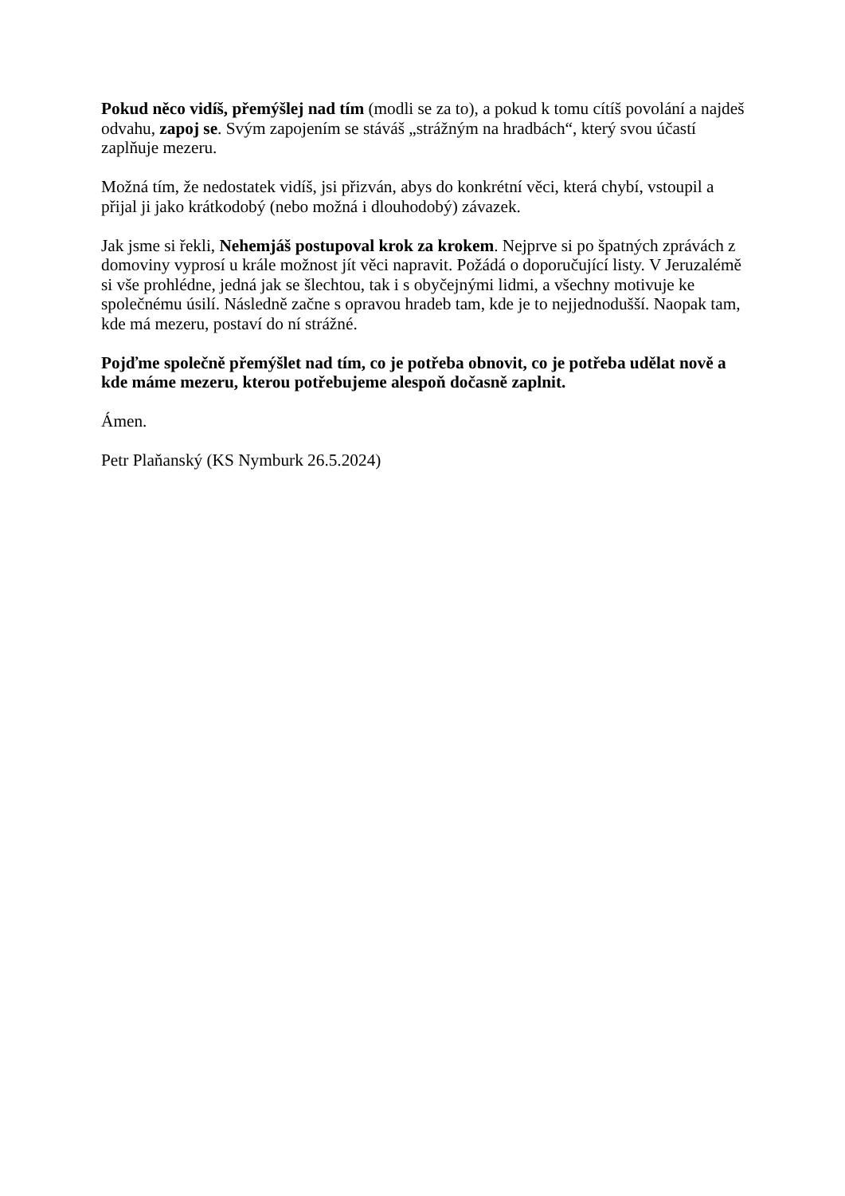Pokud něco vidíš, přemýšlej nad tím (modli se za to), a pokud k tomu cítíš povolání a najdeš odvahu, zapoj se. Svým zapojením se stáváš „strážným na hradbách“, který svou účastí zaplňuje mezeru.
Možná tím, že nedostatek vidíš, jsi přizván, abys do konkrétní věci, která chybí, vstoupil a přijal ji jako krátkodobý (nebo možná i dlouhodobý) závazek.
Jak jsme si řekli, Nehemjáš postupoval krok za krokem. Nejprve si po špatných zprávách z domoviny vyprosí u krále možnost jít věci napravit. Požádá o doporučující listy. V Jeruzalémě si vše prohlédne, jedná jak se šlechtou, tak i s obyčejnými lidmi, a všechny motivuje ke společnému úsilí. Následně začne s opravou hradeb tam, kde je to nejjednodušší. Naopak tam, kde má mezeru, postaví do ní strážné.
Pojďme společně přemýšlet nad tím, co je potřeba obnovit, co je potřeba udělat nově a kde máme mezeru, kterou potřebujeme alespoň dočasně zaplnit.
Ámen.
Petr Plaňanský (KS Nymburk 26.5.2024)